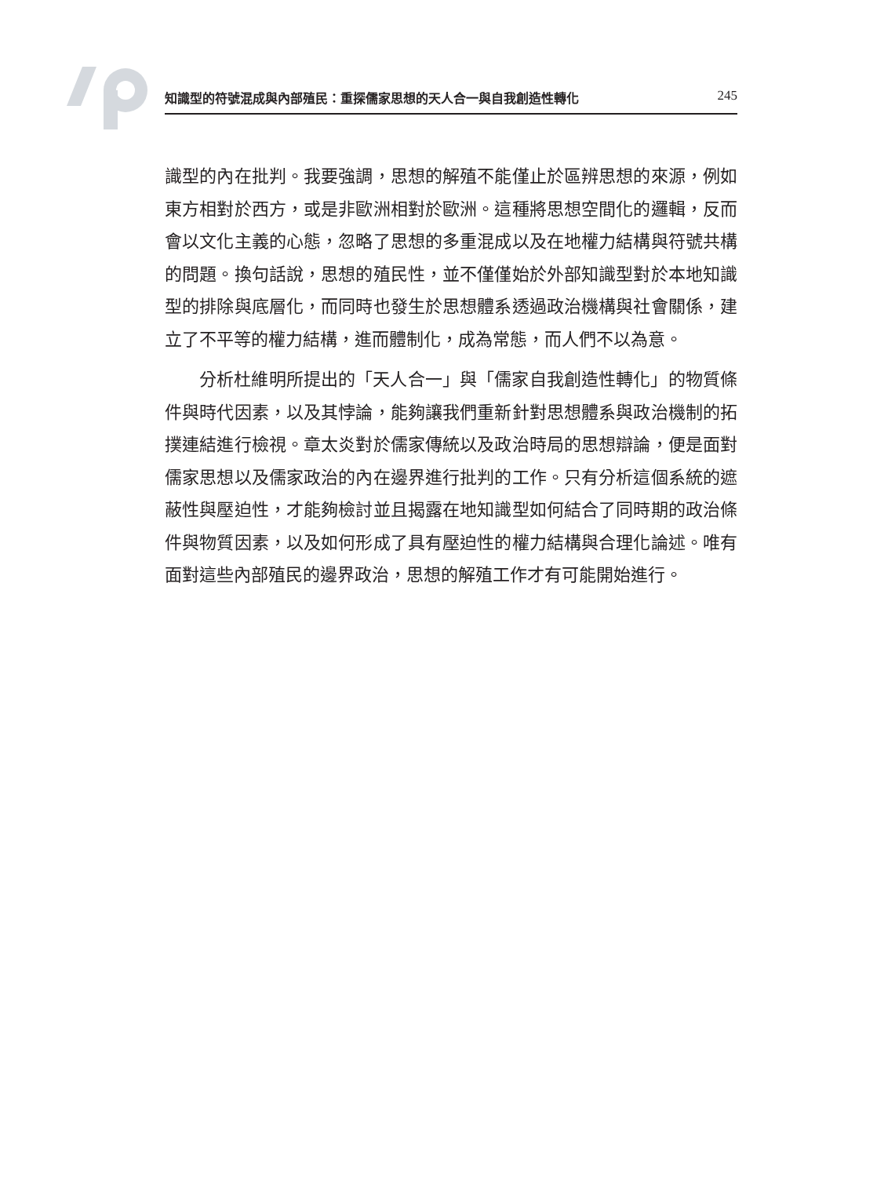知識型的符號混成與內部殖民：重探儒家思想的天人合一與自我創造性轉化 245
識型的內在批判。我要強調，思想的解殖不能僅止於區辨思想的來源，例如東方相對於西方，或是非歐洲相對於歐洲。這種將思想空間化的邏輯，反而會以文化主義的心態，忽略了思想的多重混成以及在地權力結構與符號共構的問題。換句話說，思想的殖民性，並不僅僅始於外部知識型對於本地知識型的排除與底層化，而同時也發生於思想體系透過政治機構與社會關係，建立了不平等的權力結構，進而體制化，成為常態，而人們不以為意。
分析杜維明所提出的「天人合一」與「儒家自我創造性轉化」的物質條件與時代因素，以及其悖論，能夠讓我們重新針對思想體系與政治機制的拓撲連結進行檢視。章太炎對於儒家傳統以及政治時局的思想辯論，便是面對儒家思想以及儒家政治的內在邊界進行批判的工作。只有分析這個系統的遮蔽性與壓迫性，才能夠檢討並且揭露在地知識型如何結合了同時期的政治條件與物質因素，以及如何形成了具有壓迫性的權力結構與合理化論述。唯有面對這些內部殖民的邊界政治，思想的解殖工作才有可能開始進行。